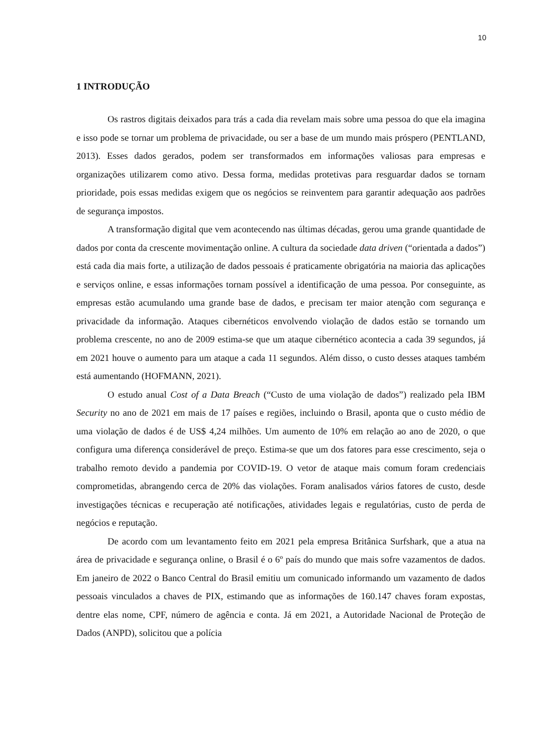10
1 INTRODUÇÃO
Os rastros digitais deixados para trás a cada dia revelam mais sobre uma pessoa do que ela imagina e isso pode se tornar um problema de privacidade, ou ser a base de um mundo mais próspero (PENTLAND, 2013). Esses dados gerados, podem ser transformados em informações valiosas para empresas e organizações utilizarem como ativo. Dessa forma, medidas protetivas para resguardar dados se tornam prioridade, pois essas medidas exigem que os negócios se reinventem para garantir adequação aos padrões de segurança impostos.
A transformação digital que vem acontecendo nas últimas décadas, gerou uma grande quantidade de dados por conta da crescente movimentação online. A cultura da sociedade data driven (“orientada a dados”) está cada dia mais forte, a utilização de dados pessoais é praticamente obrigatória na maioria das aplicações e serviços online, e essas informações tornam possível a identificação de uma pessoa. Por conseguinte, as empresas estão acumulando uma grande base de dados, e precisam ter maior atenção com segurança e privacidade da informação. Ataques cibernéticos envolvendo violação de dados estão se tornando um problema crescente, no ano de 2009 estima-se que um ataque cibernético acontecia a cada 39 segundos, já em 2021 houve o aumento para um ataque a cada 11 segundos. Além disso, o custo desses ataques também está aumentando (HOFMANN, 2021).
O estudo anual Cost of a Data Breach (“Custo de uma violação de dados”) realizado pela IBM Security no ano de 2021 em mais de 17 países e regiões, incluindo o Brasil, aponta que o custo médio de uma violação de dados é de US$ 4,24 milhões. Um aumento de 10% em relação ao ano de 2020, o que configura uma diferença considerável de preço. Estima-se que um dos fatores para esse crescimento, seja o trabalho remoto devido a pandemia por COVID-19. O vetor de ataque mais comum foram credenciais comprometidas, abrangendo cerca de 20% das violações. Foram analisados vários fatores de custo, desde investigações técnicas e recuperação até notificações, atividades legais e regulatórias, custo de perda de negócios e reputação.
De acordo com um levantamento feito em 2021 pela empresa Britânica Surfshark, que a atua na área de privacidade e segurança online, o Brasil é o 6º país do mundo que mais sofre vazamentos de dados. Em janeiro de 2022 o Banco Central do Brasil emitiu um comunicado informando um vazamento de dados pessoais vinculados a chaves de PIX, estimando que as informações de 160.147 chaves foram expostas, dentre elas nome, CPF, número de agência e conta. Já em 2021, a Autoridade Nacional de Proteção de Dados (ANPD), solicitou que a polícia